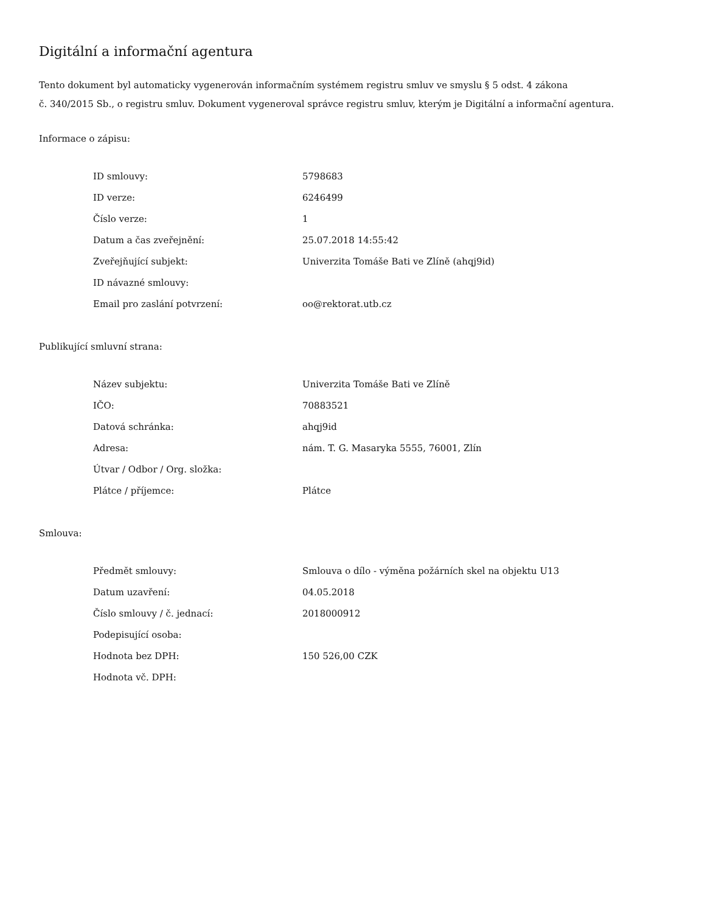Digitální a informační agentura
Tento dokument byl automaticky vygenerován informačním systémem registru smluv ve smyslu § 5 odst. 4 zákona
č. 340/2015 Sb., o registru smluv. Dokument vygeneroval správce registru smluv, kterým je Digitální a informační agentura.
Informace o zápisu:
| ID smlouvy: | 5798683 |
| ID verze: | 6246499 |
| Číslo verze: | 1 |
| Datum a čas zveřejnění: | 25.07.2018 14:55:42 |
| Zveřejňující subjekt: | Univerzita Tomáše Bati ve Zlíně (ahqj9id) |
| ID návazné smlouvy: | |
| Email pro zaslání potvrzení: | oo@rektorat.utb.cz |
Publikující smluvní strana:
| Název subjektu: | Univerzita Tomáše Bati ve Zlíně |
| IČO: | 70883521 |
| Datová schránka: | ahqj9id |
| Adresa: | nám. T. G. Masaryka 5555, 76001, Zlín |
| Útvar / Odbor / Org. složka: | |
| Plátce / příjemce: | Plátce |
Smlouva:
| Předmět smlouvy: | Smlouva o dílo - výměna požárních skel na objektu U13 |
| Datum uzavření: | 04.05.2018 |
| Číslo smlouvy / č. jednací: | 2018000912 |
| Podepisující osoba: | |
| Hodnota bez DPH: | 150 526,00 CZK |
| Hodnota vč. DPH: | |